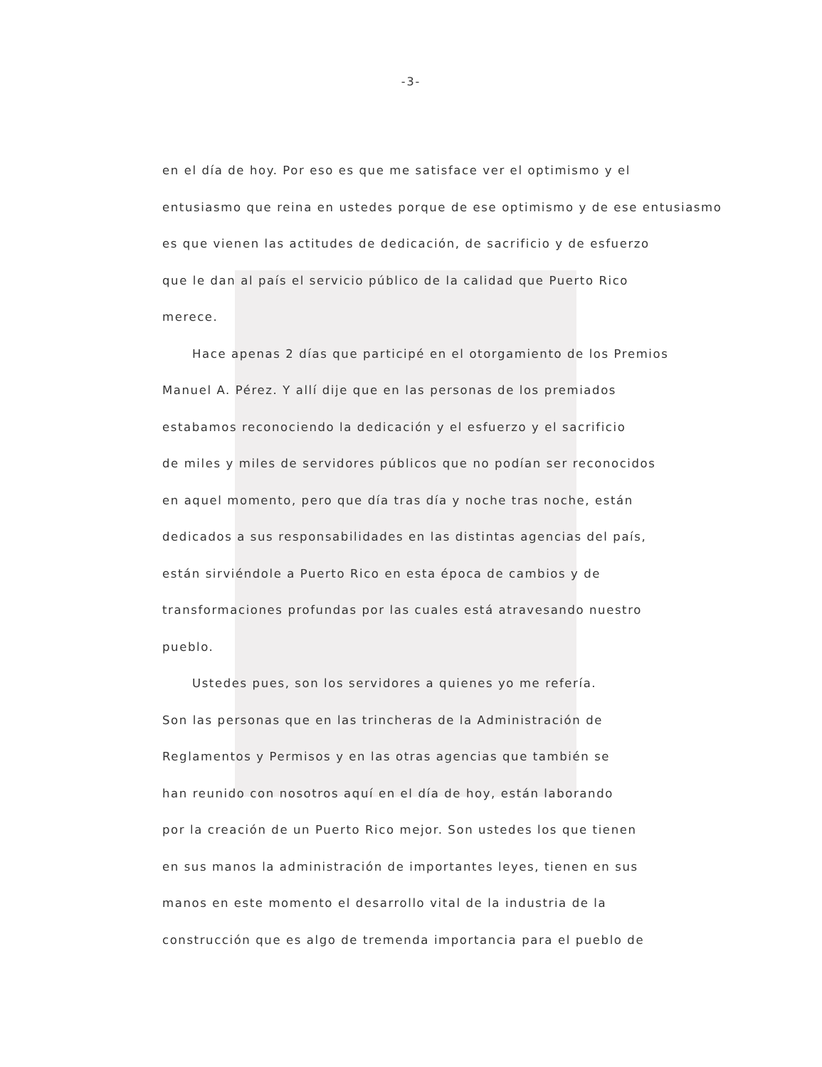-3-
en el día de hoy. Por eso es que me satisface ver el optimismo y el
entusiasmo que reina en ustedes porque de ese optimismo y de ese entusiasmo
es que vienen las actitudes de dedicación, de sacrificio y de esfuerzo
que le dan al país el servicio público de la calidad que Puerto Rico
merece.
Hace apenas 2 días que participé en el otorgamiento de los Premios
Manuel A. Pérez. Y allí dije que en las personas de los premiados
estabamos reconociendo la dedicación y el esfuerzo y el sacrificio
de miles y miles de servidores públicos que no podían ser reconocidos
en aquel momento, pero que día tras día y noche tras noche, están
dedicados a sus responsabilidades en las distintas agencias del país,
están sirviéndole a Puerto Rico en esta época de cambios y de
transformaciones profundas por las cuales está atravesando nuestro
pueblo.
Ustedes pues, son los servidores a quienes yo me refería.
Son las personas que en las trincheras de la Administración de
Reglamentos y Permisos y en las otras agencias que también se
han reunido con nosotros aquí en el día de hoy, están laborando
por la creación de un Puerto Rico mejor. Son ustedes los que tienen
en sus manos la administración de importantes leyes, tienen en sus
manos en este momento el desarrollo vital de la industria de la
construcción que es algo de tremenda importancia para el pueblo de